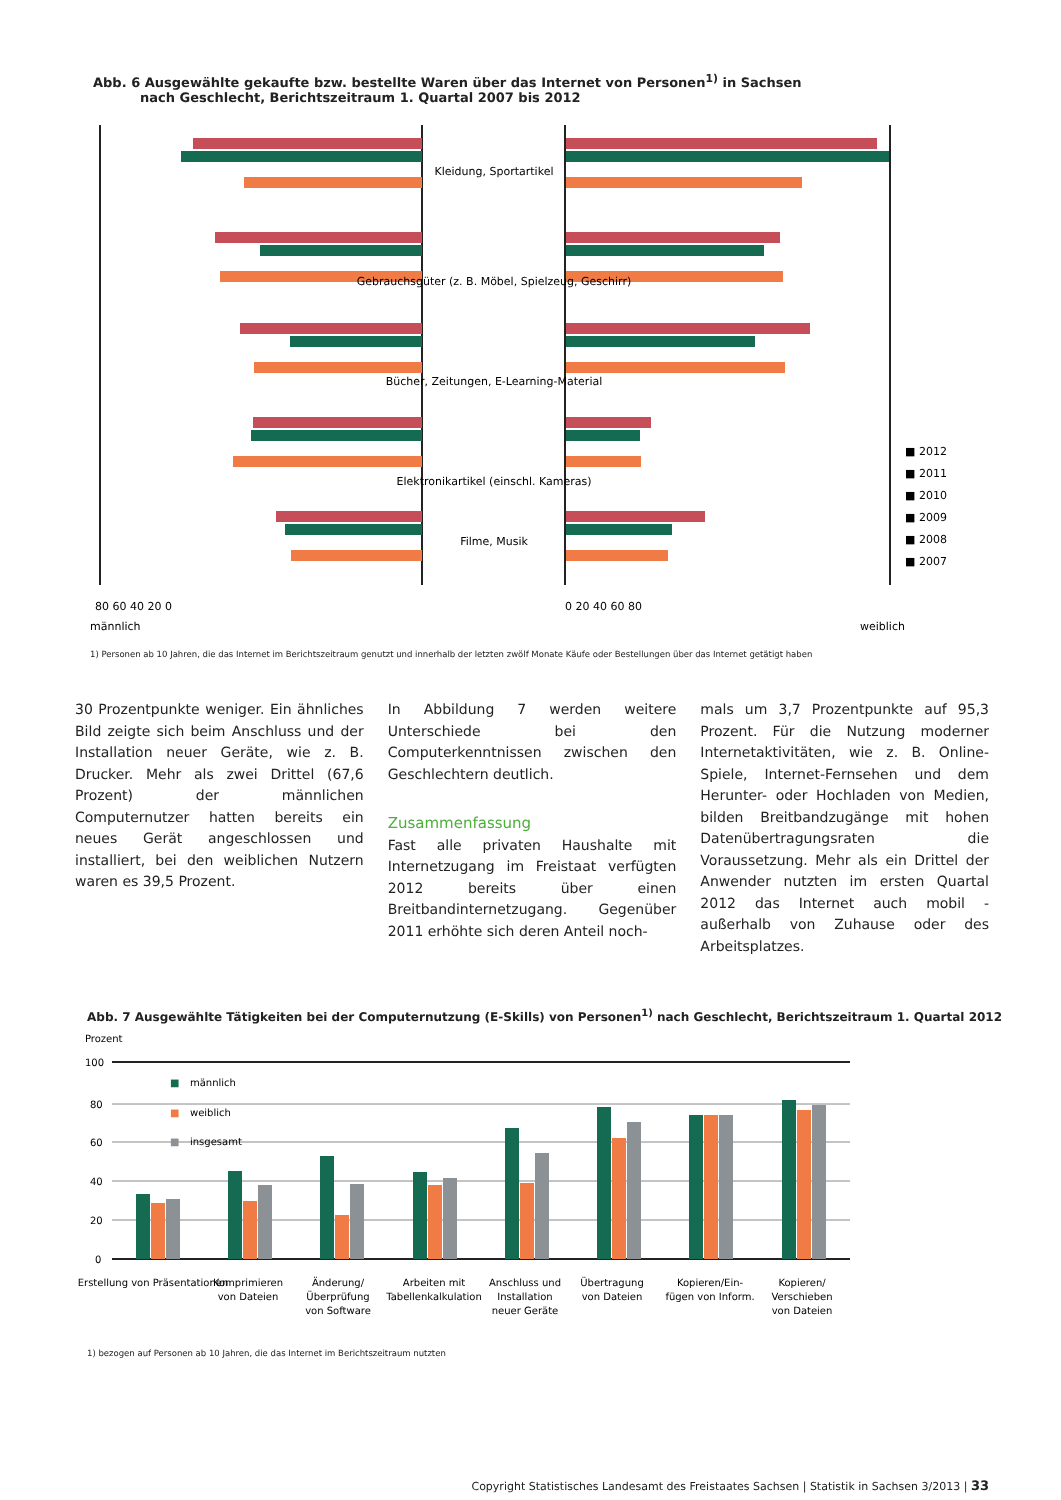Abb. 6 Ausgewählte gekaufte bzw. bestellte Waren über das Internet von Personen<sup>1)</sup> in Sachsen
nach Geschlecht, Berichtszeitraum 1. Quartal 2007 bis 2012
Kleidung, Sportartikel
Gebrauchsgüter (z. B. Möbel, Spielzeug, Geschirr)
Bücher, Zeitungen, E-Learning-Material
Elektronikartikel (einschl. Kameras)
Filme, Musik
■ 2012
■ 2011
■ 2010
■ 2009
■ 2008
■ 2007
80 60 40 20 0
0 20 40 60 80
männlich
weiblich
1) Personen ab 10 Jahren, die das Internet im Berichtszeitraum genutzt und innerhalb der letzten zwölf Monate Käufe oder Bestellungen über das Internet getätigt haben
30 Prozentpunkte weniger. Ein ähnliches Bild zeigte sich beim Anschluss und der Installation neuer Geräte, wie z. B. Drucker. Mehr als zwei Drittel (67,6 Prozent) der männlichen Computernutzer hatten bereits ein neues Gerät angeschlossen und installiert, bei den weiblichen Nutzern waren es 39,5 Prozent.
In Abbildung 7 werden weitere Unterschiede bei den Computerkenntnissen zwischen den Geschlechtern deutlich.
Zusammenfassung
Fast alle privaten Haushalte mit Internetzugang im Freistaat verfügten 2012 bereits über einen Breitbandinternetzugang. Gegenüber 2011 erhöhte sich deren Anteil noch-
mals um 3,7 Prozentpunkte auf 95,3 Prozent. Für die Nutzung moderner Internetaktivitäten, wie z. B. Online-Spiele, Internet-Fernsehen und dem Herunter- oder Hochladen von Medien, bilden Breitbandzugänge mit hohen Datenübertragungsraten die Voraussetzung. Mehr als ein Drittel der Anwender nutzten im ersten Quartal 2012 das Internet auch mobil - außerhalb von Zuhause oder des Arbeitsplatzes.
Abb. 7 Ausgewählte Tätigkeiten bei der Computernutzung (E-Skills) von Personen<sup>1)</sup> nach Geschlecht, Berichtszeitraum 1. Quartal 2012
Prozent
100
80
60
40
20
0
■
männlich
■
weiblich
■
insgesamt
Erstellung von Präsentationen
Komprimieren
von Dateien
Änderung/
Überprüfung
von Software
Arbeiten mit
Tabellenkalkulation
Anschluss und
Installation
neuer Geräte
Übertragung
von Dateien
Kopieren/Ein-
fügen von Inform.
Kopieren/
Verschieben
von Dateien
1) bezogen auf Personen ab 10 Jahren, die das Internet im Berichtszeitraum nutzten
Copyright Statistisches Landesamt des Freistaates Sachsen | Statistik in Sachsen 3/2013 | 33